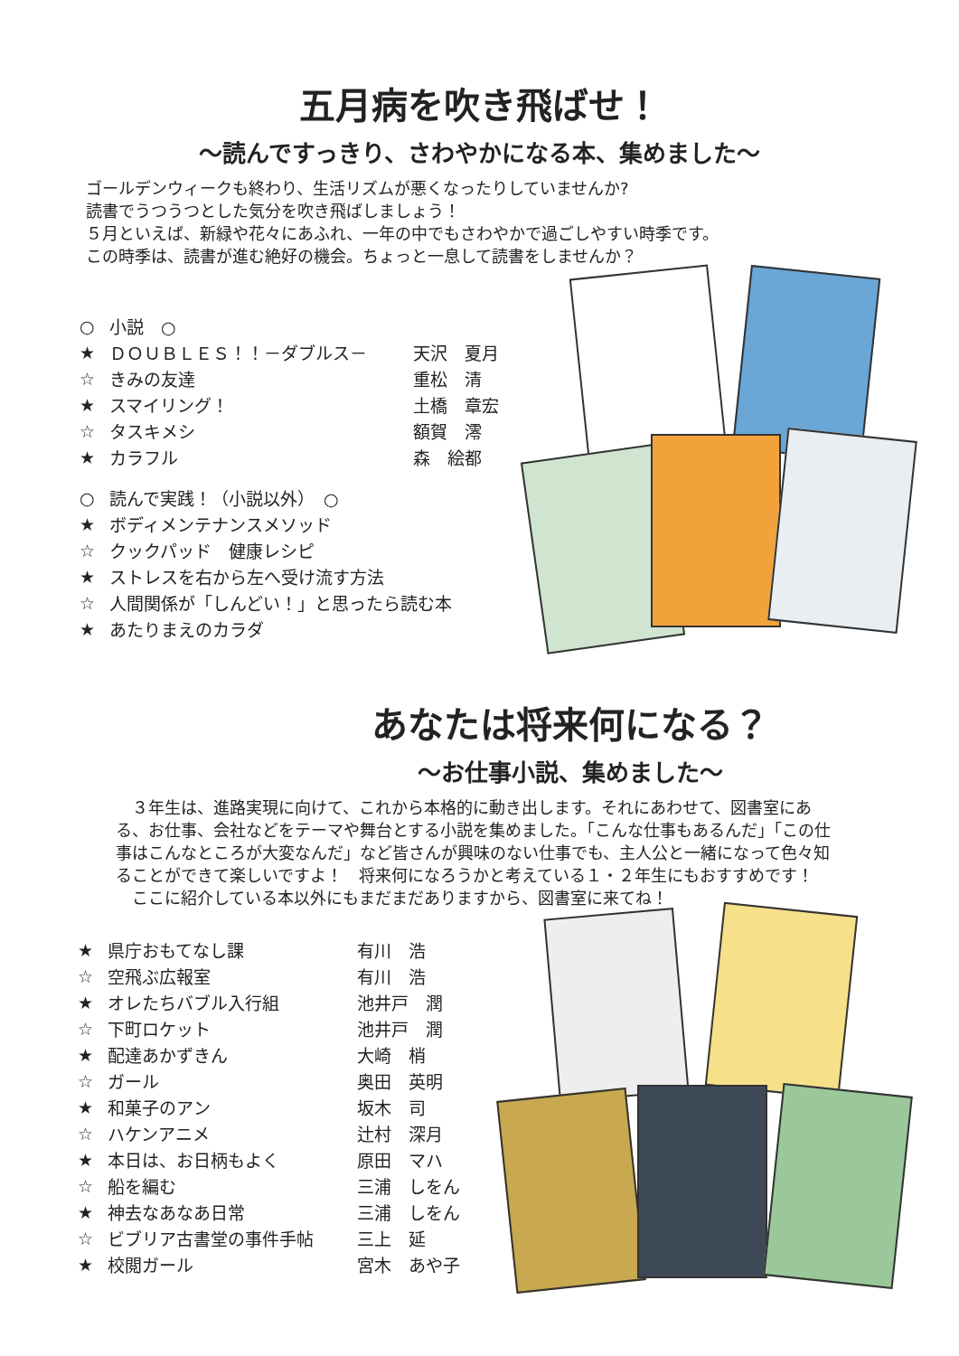五月病を吹き飛ばせ！
～読んですっきり、さわやかになる本、集めました～
ゴールデンウィークも終わり、生活リズムが悪くなったりしていませんか?
読書でうつうつとした気分を吹き飛ばしましょう！
５月といえば、新緑や花々にあふれ、一年の中でもさわやかで過ごしやすい時季です。
この時季は、読書が進む絶好の機会。ちょっと一息して読書をしませんか？
| ○ | 小説 ○ | |
| ★ | ＤＯＵＢＬＥＳ！！－ダブルス－ | 天沢 夏月 |
| ☆ | きみの友達 | 重松 清 |
| ★ | スマイリング！ | 土橋 章宏 |
| ☆ | タスキメシ | 額賀 澪 |
| ★ | カラフル | 森 絵都 |
| ○ | 読んで実践！（小説以外） ○ | |
| ★ | ボディメンテナンスメソッド | |
| ☆ | クックパッド 健康レシピ | |
| ★ | ストレスを右から左へ受け流す方法 | |
| ☆ | 人間関係が「しんどい！」と思ったら読む本 | |
| ★ | あたりまえのカラダ | |
あなたは将来何になる？
～お仕事小説、集めました～
　３年生は、進路実現に向けて、これから本格的に動き出します。それにあわせて、図書室にある、お仕事、会社などをテーマや舞台とする小説を集めました。「こんな仕事もあるんだ」「この仕事はこんなところが大変なんだ」など皆さんが興味のない仕事でも、主人公と一緒になって色々知ることができて楽しいですよ！　将来何になろうかと考えている１・２年生にもおすすめです！
　ここに紹介している本以外にもまだまだありますから、図書室に来てね！
| ★ | 県庁おもてなし課 | 有川 浩 |
| ☆ | 空飛ぶ広報室 | 有川 浩 |
| ★ | オレたちバブル入行組 | 池井戸 潤 |
| ☆ | 下町ロケット | 池井戸 潤 |
| ★ | 配達あかずきん | 大崎 梢 |
| ☆ | ガール | 奥田 英明 |
| ★ | 和菓子のアン | 坂木 司 |
| ☆ | ハケンアニメ | 辻村 深月 |
| ★ | 本日は、お日柄もよく | 原田 マハ |
| ☆ | 船を編む | 三浦 しをん |
| ★ | 神去なあなあ日常 | 三浦 しをん |
| ☆ | ビブリア古書堂の事件手帖 | 三上 延 |
| ★ | 校閲ガール | 宮木 あや子 |